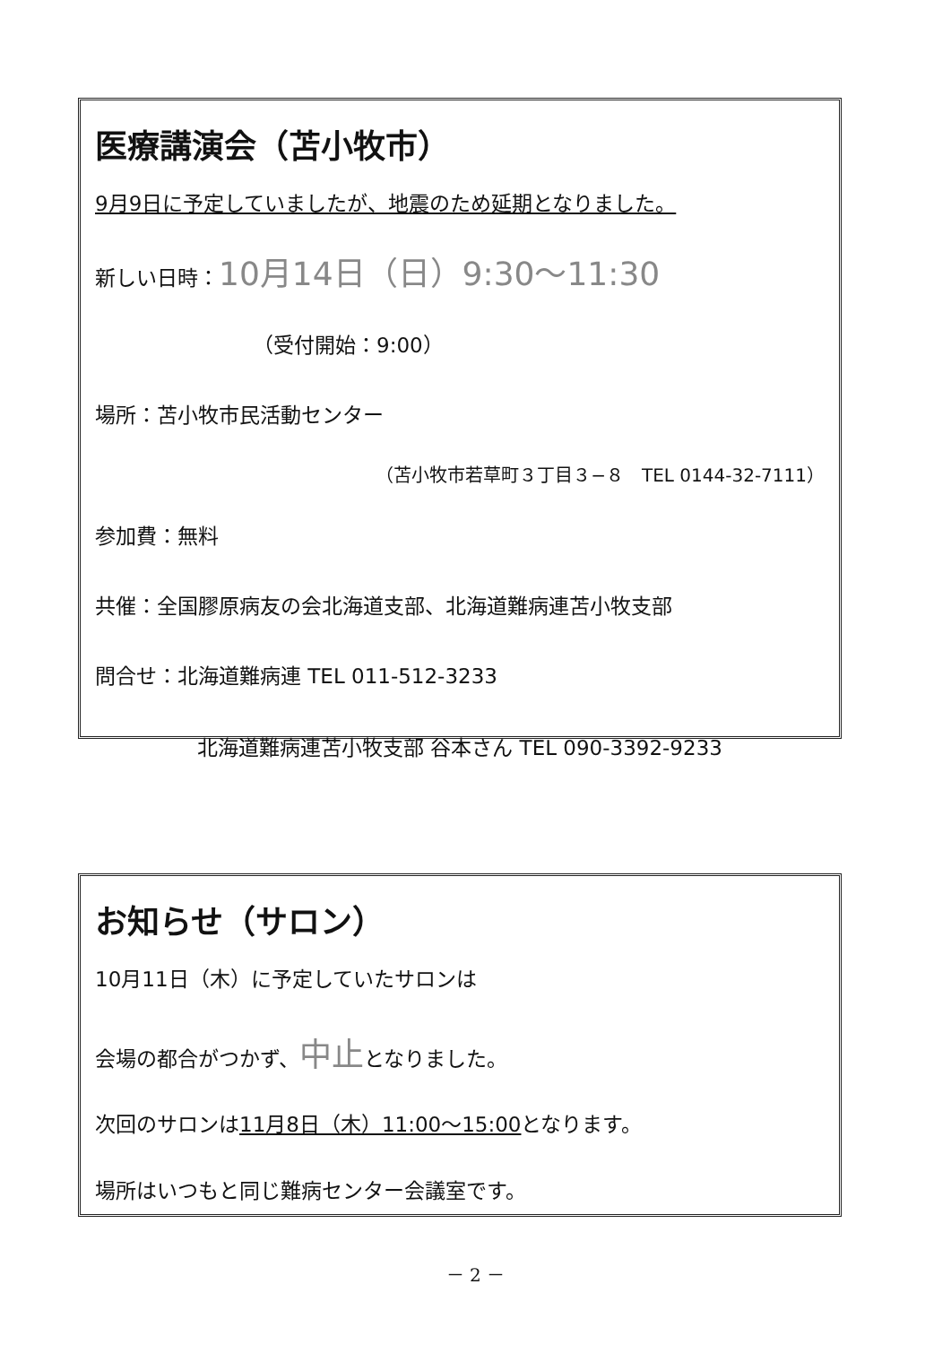医療講演会（苫小牧市）
9月9日に予定していましたが、地震のため延期となりました。
新しい日時：10月14日（日）9:30～11:30
（受付開始：9:00）
場所：苫小牧市民活動センター
（苫小牧市若草町３丁目３−８　TEL 0144-32-7111）
参加費：無料
共催：全国膠原病友の会北海道支部、北海道難病連苫小牧支部
問合せ：北海道難病連 TEL 011-512-3233
北海道難病連苫小牧支部 谷本さん TEL 090-3392-9233
お知らせ（サロン）
10月11日（木）に予定していたサロンは
会場の都合がつかず、中止となりました。
次回のサロンは11月8日（木）11:00～15:00となります。
場所はいつもと同じ難病センター会議室です。
－ 2 －